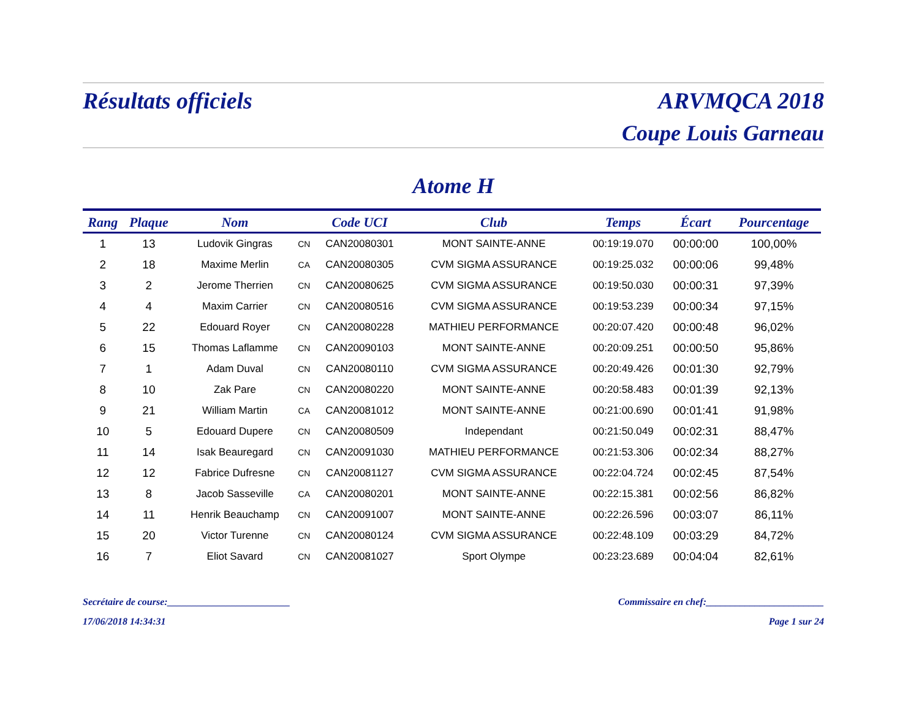Résultats officiels ARVMQCA 2018
Coupe Louis Garneau
Atome H
| Rang | Plaque | Nom | | Code UCI | Club | Temps | Écart | Pourcentage |
| --- | --- | --- | --- | --- | --- | --- | --- | --- |
| 1 | 13 | Ludovik Gingras | CN | CAN20080301 | MONT SAINTE-ANNE | 00:19:19.070 | 00:00:00 | 100,00% |
| 2 | 18 | Maxime Merlin | CA | CAN20080305 | CVM SIGMA ASSURANCE | 00:19:25.032 | 00:00:06 | 99,48% |
| 3 | 2 | Jerome Therrien | CN | CAN20080625 | CVM SIGMA ASSURANCE | 00:19:50.030 | 00:00:31 | 97,39% |
| 4 | 4 | Maxim Carrier | CN | CAN20080516 | CVM SIGMA ASSURANCE | 00:19:53.239 | 00:00:34 | 97,15% |
| 5 | 22 | Edouard Royer | CN | CAN20080228 | MATHIEU PERFORMANCE | 00:20:07.420 | 00:00:48 | 96,02% |
| 6 | 15 | Thomas Laflamme | CN | CAN20090103 | MONT SAINTE-ANNE | 00:20:09.251 | 00:00:50 | 95,86% |
| 7 | 1 | Adam Duval | CN | CAN20080110 | CVM SIGMA ASSURANCE | 00:20:49.426 | 00:01:30 | 92,79% |
| 8 | 10 | Zak Pare | CN | CAN20080220 | MONT SAINTE-ANNE | 00:20:58.483 | 00:01:39 | 92,13% |
| 9 | 21 | William Martin | CA | CAN20081012 | MONT SAINTE-ANNE | 00:21:00.690 | 00:01:41 | 91,98% |
| 10 | 5 | Edouard Dupere | CN | CAN20080509 | Independant | 00:21:50.049 | 00:02:31 | 88,47% |
| 11 | 14 | Isak Beauregard | CN | CAN20091030 | MATHIEU PERFORMANCE | 00:21:53.306 | 00:02:34 | 88,27% |
| 12 | 12 | Fabrice Dufresne | CN | CAN20081127 | CVM SIGMA ASSURANCE | 00:22:04.724 | 00:02:45 | 87,54% |
| 13 | 8 | Jacob Sasseville | CA | CAN20080201 | MONT SAINTE-ANNE | 00:22:15.381 | 00:02:56 | 86,82% |
| 14 | 11 | Henrik Beauchamp | CN | CAN20091007 | MONT SAINTE-ANNE | 00:22:26.596 | 00:03:07 | 86,11% |
| 15 | 20 | Victor Turenne | CN | CAN20080124 | CVM SIGMA ASSURANCE | 00:22:48.109 | 00:03:29 | 84,72% |
| 16 | 7 | Eliot Savard | CN | CAN20081027 | Sport Olympe | 00:23:23.689 | 00:04:04 | 82,61% |
Secrétaire de course:_________________________ Commissaire en chef:________________________
17/06/2018 14:34:31 Page 1 sur 24